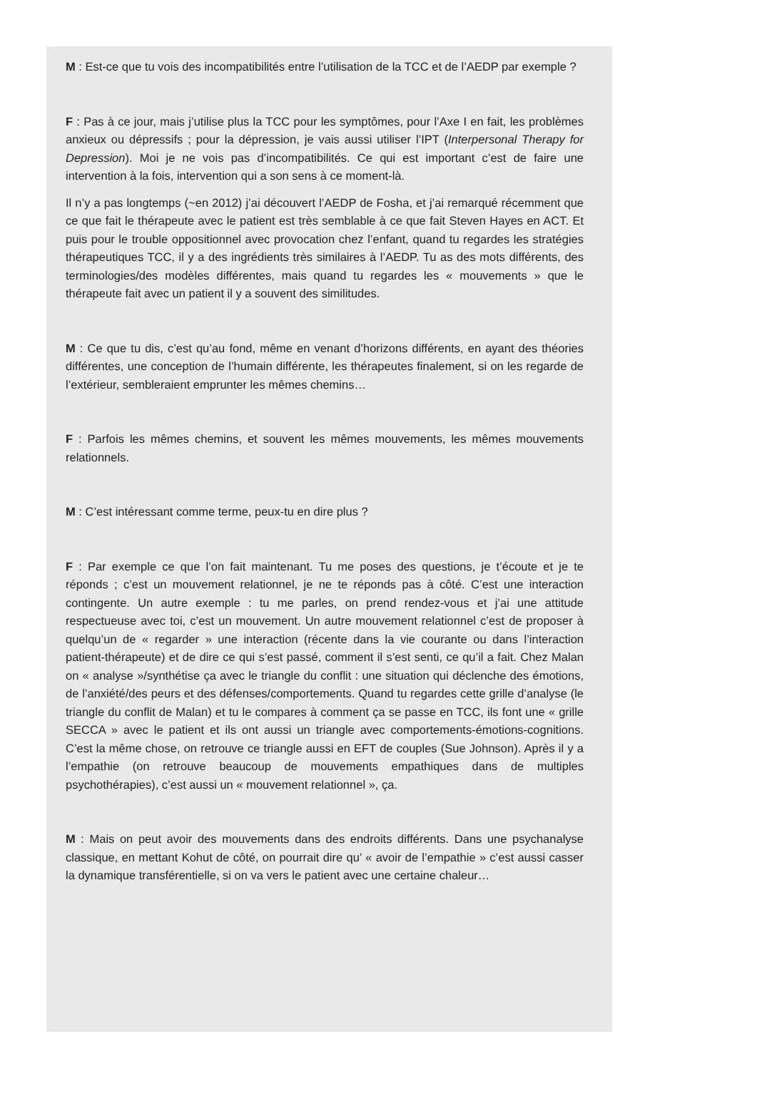M : Est-ce que tu vois des incompatibilités entre l’utilisation de la TCC et de l’AEDP par exemple ?
F : Pas à ce jour, mais j’utilise plus la TCC pour les symptômes, pour l’Axe I en fait, les problèmes anxieux ou dépressifs ; pour la dépression, je vais aussi utiliser l’IPT (Interpersonal Therapy for Depression). Moi je ne vois pas d’incompatibilités. Ce qui est important c’est de faire une intervention à la fois, intervention qui a son sens à ce moment-là.
Il n’y a pas longtemps (~en 2012) j’ai découvert l’AEDP de Fosha, et j’ai remarqué récemment que ce que fait le thérapeute avec le patient est très semblable à ce que fait Steven Hayes en ACT. Et puis pour le trouble oppositionnel avec provocation chez l’enfant, quand tu regardes les stratégies thérapeutiques TCC, il y a des ingrédients très similaires à l’AEDP. Tu as des mots différents, des terminologies/des modèles différentes, mais quand tu regardes les « mouvements » que le thérapeute fait avec un patient il y a souvent des similitudes.
M : Ce que tu dis, c’est qu’au fond, même en venant d’horizons différents, en ayant des théories différentes, une conception de l’humain différente, les thérapeutes finalement, si on les regarde de l’extérieur, sembleraient emprunter les mêmes chemins…
F : Parfois les mêmes chemins, et souvent les mêmes mouvements, les mêmes mouvements relationnels.
M : C’est intéressant comme terme, peux-tu en dire plus ?
F : Par exemple ce que l’on fait maintenant. Tu me poses des questions, je t’écoute et je te réponds ; c’est un mouvement relationnel, je ne te réponds pas à côté. C’est une interaction contingente. Un autre exemple : tu me parles, on prend rendez-vous et j’ai une attitude respectueuse avec toi, c’est un mouvement. Un autre mouvement relationnel c’est de proposer à quelqu’un de « regarder » une interaction (récente dans la vie courante ou dans l’interaction patient-thérapeute) et de dire ce qui s’est passé, comment il s’est senti, ce qu’il a fait. Chez Malan on « analyse »/synthétise ça avec le triangle du conflit : une situation qui déclenche des émotions, de l’anxiété/des peurs et des défenses/comportements. Quand tu regardes cette grille d’analyse (le triangle du conflit de Malan) et tu le compares à comment ça se passe en TCC, ils font une « grille SECCA » avec le patient et ils ont aussi un triangle avec comportements-émotions-cognitions. C’est la même chose, on retrouve ce triangle aussi en EFT de couples (Sue Johnson). Après il y a l’empathie (on retrouve beaucoup de mouvements empathiques dans de multiples psychothérapies), c’est aussi un « mouvement relationnel », ça.
M : Mais on peut avoir des mouvements dans des endroits différents. Dans une psychanalyse classique, en mettant Kohut de côté, on pourrait dire qu’ « avoir de l’empathie » c’est aussi casser la dynamique transférentielle, si on va vers le patient avec une certaine chaleur…